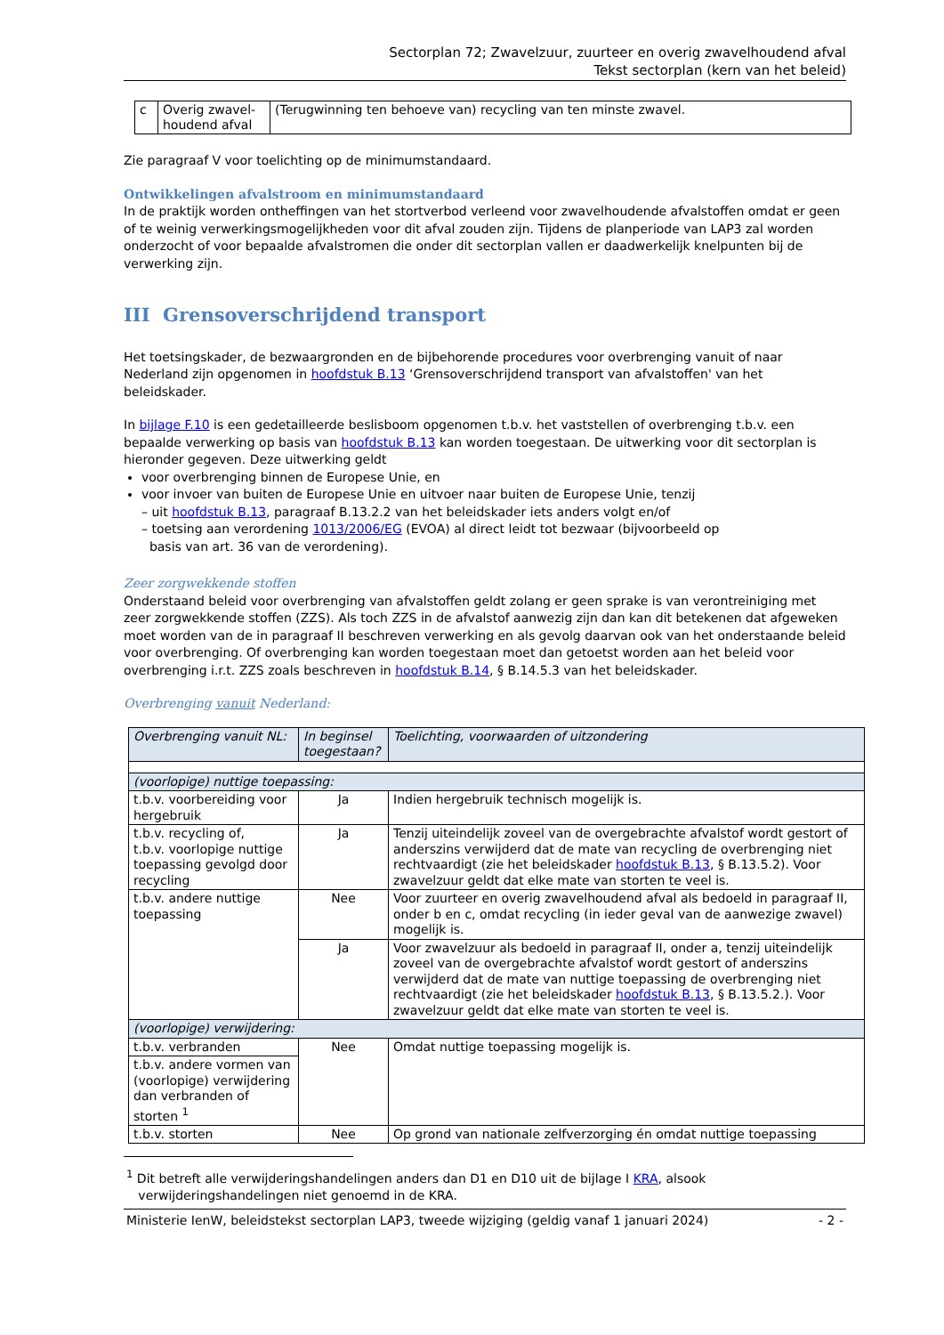Sectorplan 72; Zwavelzuur, zuurteer en overig zwavelhoudend afval
Tekst sectorplan (kern van het beleid)
| c | Overig zwavel-houdend afval | (Terugwinning ten behoeve van) recycling van ten minste zwavel. |
Zie paragraaf V voor toelichting op de minimumstandaard.
Ontwikkelingen afvalstroom en minimumstandaard
In de praktijk worden ontheffingen van het stortverbod verleend voor zwavelhoudende afvalstoffen omdat er geen of te weinig verwerkingsmogelijkheden voor dit afval zouden zijn. Tijdens de planperiode van LAP3 zal worden onderzocht of voor bepaalde afvalstromen die onder dit sectorplan vallen er daadwerkelijk knelpunten bij de verwerking zijn.
III Grensoverschrijdend transport
Het toetsingskader, de bezwaargronden en de bijbehorende procedures voor overbrenging vanuit of naar Nederland zijn opgenomen in hoofdstuk B.13 ‘Grensoverschrijdend transport van afvalstoffen' van het beleidskader.
In bijlage F.10 is een gedetailleerde beslisboom opgenomen t.b.v. het vaststellen of overbrenging t.b.v. een bepaalde verwerking op basis van hoofdstuk B.13 kan worden toegestaan. De uitwerking voor dit sectorplan is hieronder gegeven. Deze uitwerking geldt
voor overbrenging binnen de Europese Unie, en
voor invoer van buiten de Europese Unie en uitvoer naar buiten de Europese Unie, tenzij
– uit hoofdstuk B.13, paragraaf B.13.2.2 van het beleidskader iets anders volgt en/of
– toetsing aan verordening 1013/2006/EG (EVOA) al direct leidt tot bezwaar (bijvoorbeeld op
basis van art. 36 van de verordening).
Zeer zorgwekkende stoffen
Onderstaand beleid voor overbrenging van afvalstoffen geldt zolang er geen sprake is van verontreiniging met zeer zorgwekkende stoffen (ZZS). Als toch ZZS in de afvalstof aanwezig zijn dan kan dit betekenen dat afgeweken moet worden van de in paragraaf II beschreven verwerking en als gevolg daarvan ook van het onderstaande beleid voor overbrenging. Of overbrenging kan worden toegestaan moet dan getoetst worden aan het beleid voor overbrenging i.r.t. ZZS zoals beschreven in hoofdstuk B.14, § B.14.5.3 van het beleidskader.
Overbrenging vanuit Nederland:
| Overbrenging vanuit NL: | In beginsel toegestaan? | Toelichting, voorwaarden of uitzondering |
| --- | --- | --- |
| (voorlopige) nuttige toepassing: | | |
| t.b.v. voorbereiding voor hergebruik | Ja | Indien hergebruik technisch mogelijk is. |
| t.b.v. recycling of, t.b.v. voorlopige nuttige toepassing gevolgd door recycling | Ja | Tenzij uiteindelijk zoveel van de overgebrachte afvalstof wordt gestort of anderszins verwijderd dat de mate van recycling de overbrenging niet rechtvaardigt (zie het beleidskader hoofdstuk B.13 , § B.13.5.2). Voor zwavelzuur geldt dat elke mate van storten te veel is. |
| t.b.v. andere nuttige toepassing | Nee | Voor zuurteer en overig zwavelhoudend afval als bedoeld in paragraaf II, onder b en c, omdat recycling (in ieder geval van de aanwezige zwavel) mogelijk is. |
| | Ja | Voor zwavelzuur als bedoeld in paragraaf II, onder a, tenzij uiteindelijk zoveel van de overgebrachte afvalstof wordt gestort of anderszins verwijderd dat de mate van nuttige toepassing de overbrenging niet rechtvaardigt (zie het beleidskader hoofdstuk B.13 , § B.13.5.2.). Voor zwavelzuur geldt dat elke mate van storten te veel is. |
| (voorlopige) verwijdering: | | |
| t.b.v. verbranden | Nee | Omdat nuttige toepassing mogelijk is. |
| t.b.v. andere vormen van (voorlopige) verwijdering dan verbranden of storten <sup>1</sup> | | |
| t.b.v. storten | Nee | Op grond van nationale zelfverzorging én omdat nuttige toepassing |
<sup>1</sup> Dit betreft alle verwijderingshandelingen anders dan D1 en D10 uit de bijlage I KRA, alsook
verwijderingshandelingen niet genoemd in de KRA.
Ministerie IenW, beleidstekst sectorplan LAP3, tweede wijziging (geldig vanaf 1 januari 2024) - 2 -